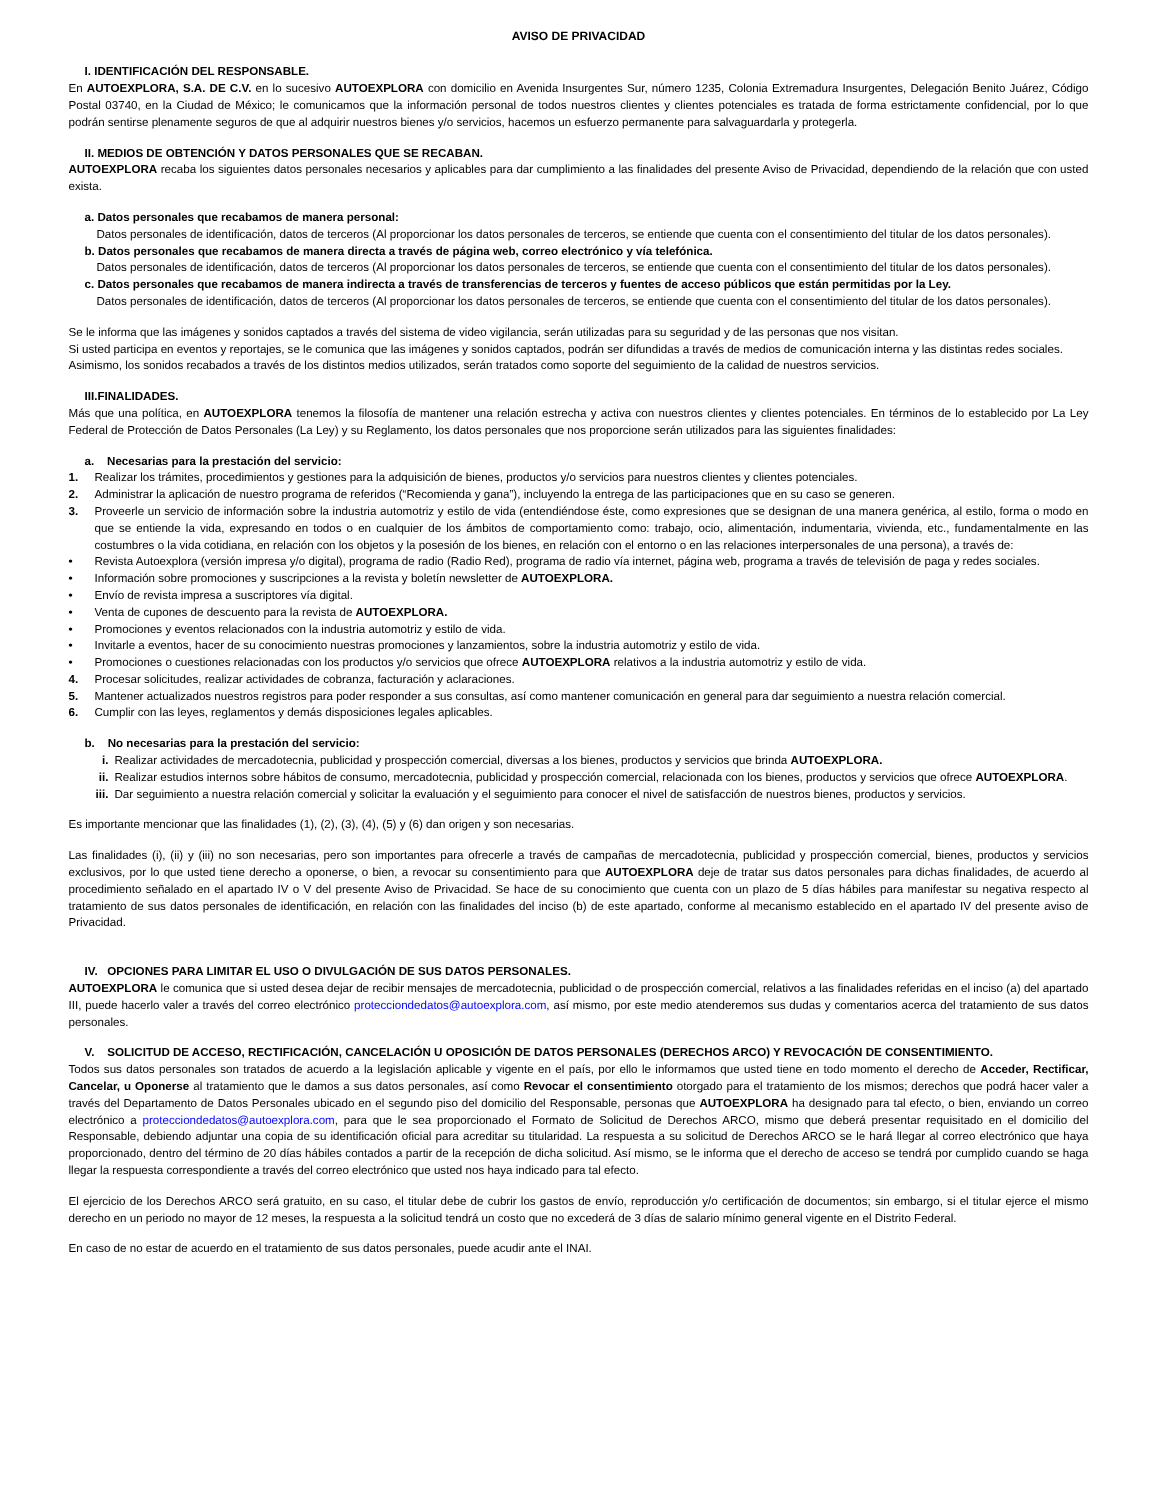AVISO DE PRIVACIDAD
I. IDENTIFICACIÓN DEL RESPONSABLE.
En AUTOEXPLORA, S.A. DE C.V. en lo sucesivo AUTOEXPLORA con domicilio en Avenida Insurgentes Sur, número 1235, Colonia Extremadura Insurgentes, Delegación Benito Juárez, Código Postal 03740, en la Ciudad de México; le comunicamos que la información personal de todos nuestros clientes y clientes potenciales es tratada de forma estrictamente confidencial, por lo que podrán sentirse plenamente seguros de que al adquirir nuestros bienes y/o servicios, hacemos un esfuerzo permanente para salvaguardarla y protegerla.
II. MEDIOS DE OBTENCIÓN Y DATOS PERSONALES QUE SE RECABAN.
AUTOEXPLORA recaba los siguientes datos personales necesarios y aplicables para dar cumplimiento a las finalidades del presente Aviso de Privacidad, dependiendo de la relación que con usted exista.
a. Datos personales que recabamos de manera personal:
Datos personales de identificación, datos de terceros (Al proporcionar los datos personales de terceros, se entiende que cuenta con el consentimiento del titular de los datos personales).
b. Datos personales que recabamos de manera directa a través de página web, correo electrónico y vía telefónica.
Datos personales de identificación, datos de terceros (Al proporcionar los datos personales de terceros, se entiende que cuenta con el consentimiento del titular de los datos personales).
c. Datos personales que recabamos de manera indirecta a través de transferencias de terceros y fuentes de acceso públicos que están permitidas por la Ley.
Datos personales de identificación, datos de terceros (Al proporcionar los datos personales de terceros, se entiende que cuenta con el consentimiento del titular de los datos personales).
Se le informa que las imágenes y sonidos captados a través del sistema de video vigilancia, serán utilizadas para su seguridad y de las personas que nos visitan.
Si usted participa en eventos y reportajes, se le comunica que las imágenes y sonidos captados, podrán ser difundidas a través de medios de comunicación interna y las distintas redes sociales.
Asimismo, los sonidos recabados a través de los distintos medios utilizados, serán tratados como soporte del seguimiento de la calidad de nuestros servicios.
III.FINALIDADES.
Más que una política, en AUTOEXPLORA tenemos la filosofía de mantener una relación estrecha y activa con nuestros clientes y clientes potenciales. En términos de lo establecido por La Ley Federal de Protección de Datos Personales (La Ley) y su Reglamento, los datos personales que nos proporcione serán utilizados para las siguientes finalidades:
a. Necesarias para la prestación del servicio:
1. Realizar los trámites, procedimientos y gestiones para la adquisición de bienes, productos y/o servicios para nuestros clientes y clientes potenciales.
2. Administrar la aplicación de nuestro programa de referidos (“Recomienda y gana”), incluyendo la entrega de las participaciones que en su caso se generen.
3. Proveerle un servicio de información sobre la industria automotriz y estilo de vida (entendiéndose éste, como expresiones que se designan de una manera genérica, al estilo, forma o modo en que se entiende la vida, expresando en todos o en cualquier de los ámbitos de comportamiento como: trabajo, ocio, alimentación, indumentaria, vivienda, etc., fundamentalmente en las costumbres o la vida cotidiana, en relación con los objetos y la posesión de los bienes, en relación con el entorno o en las relaciones interpersonales de una persona), a través de:
• Revista Autoexplora (versión impresa y/o digital), programa de radio (Radio Red), programa de radio vía internet, página web, programa a través de televisión de paga y redes sociales.
• Información sobre promociones y suscripciones a la revista y boletín newsletter de AUTOEXPLORA.
• Envío de revista impresa a suscriptores vía digital.
• Venta de cupones de descuento para la revista de AUTOEXPLORA.
• Promociones y eventos relacionados con la industria automotriz y estilo de vida.
• Invitarle a eventos, hacer de su conocimiento nuestras promociones y lanzamientos, sobre la industria automotriz y estilo de vida.
• Promociones o cuestiones relacionadas con los productos y/o servicios que ofrece AUTOEXPLORA relativos a la industria automotriz y estilo de vida.
4. Procesar solicitudes, realizar actividades de cobranza, facturación y aclaraciones.
5. Mantener actualizados nuestros registros para poder responder a sus consultas, así como mantener comunicación en general para dar seguimiento a nuestra relación comercial.
6. Cumplir con las leyes, reglamentos y demás disposiciones legales aplicables.
b. No necesarias para la prestación del servicio:
i. Realizar actividades de mercadotecnia, publicidad y prospección comercial, diversas a los bienes, productos y servicios que brinda AUTOEXPLORA.
ii. Realizar estudios internos sobre hábitos de consumo, mercadotecnia, publicidad y prospección comercial, relacionada con los bienes, productos y servicios que ofrece AUTOEXPLORA.
iii. Dar seguimiento a nuestra relación comercial y solicitar la evaluación y el seguimiento para conocer el nivel de satisfacción de nuestros bienes, productos y servicios.
Es importante mencionar que las finalidades (1), (2), (3), (4), (5) y (6) dan origen y son necesarias.
Las finalidades (i), (ii) y (iii) no son necesarias, pero son importantes para ofrecerle a través de campañas de mercadotecnia, publicidad y prospección comercial, bienes, productos y servicios exclusivos, por lo que usted tiene derecho a oponerse, o bien, a revocar su consentimiento para que AUTOEXPLORA deje de tratar sus datos personales para dichas finalidades, de acuerdo al procedimiento señalado en el apartado IV o V del presente Aviso de Privacidad. Se hace de su conocimiento que cuenta con un plazo de 5 días hábiles para manifestar su negativa respecto al tratamiento de sus datos personales de identificación, en relación con las finalidades del inciso (b) de este apartado, conforme al mecanismo establecido en el apartado IV del presente aviso de Privacidad.
IV. OPCIONES PARA LIMITAR EL USO O DIVULGACIÓN DE SUS DATOS PERSONALES.
AUTOEXPLORA le comunica que si usted desea dejar de recibir mensajes de mercadotecnia, publicidad o de prospección comercial, relativos a las finalidades referidas en el inciso (a) del apartado III, puede hacerlo valer a través del correo electrónico protecciondedatos@autoexplora.com, así mismo, por este medio atenderemos sus dudas y comentarios acerca del tratamiento de sus datos personales.
V. SOLICITUD DE ACCESO, RECTIFICACIÓN, CANCELACIÓN U OPOSICIÓN DE DATOS PERSONALES (DERECHOS ARCO) Y REVOCACIÓN DE CONSENTIMIENTO.
Todos sus datos personales son tratados de acuerdo a la legislación aplicable y vigente en el país, por ello le informamos que usted tiene en todo momento el derecho de Acceder, Rectificar, Cancelar, u Oponerse al tratamiento que le damos a sus datos personales, así como Revocar el consentimiento otorgado para el tratamiento de los mismos; derechos que podrá hacer valer a través del Departamento de Datos Personales ubicado en el segundo piso del domicilio del Responsable, personas que AUTOEXPLORA ha designado para tal efecto, o bien, enviando un correo electrónico a protecciondedatos@autoexplora.com, para que le sea proporcionado el Formato de Solicitud de Derechos ARCO, mismo que deberá presentar requisitado en el domicilio del Responsable, debiendo adjuntar una copia de su identificación oficial para acreditar su titularidad. La respuesta a su solicitud de Derechos ARCO se le hará llegar al correo electrónico que haya proporcionado, dentro del término de 20 días hábiles contados a partir de la recepción de dicha solicitud. Así mismo, se le informa que el derecho de acceso se tendrá por cumplido cuando se haga llegar la respuesta correspondiente a través del correo electrónico que usted nos haya indicado para tal efecto.
El ejercicio de los Derechos ARCO será gratuito, en su caso, el titular debe de cubrir los gastos de envío, reproducción y/o certificación de documentos; sin embargo, si el titular ejerce el mismo derecho en un periodo no mayor de 12 meses, la respuesta a la solicitud tendrá un costo que no excederá de 3 días de salario mínimo general vigente en el Distrito Federal.
En caso de no estar de acuerdo en el tratamiento de sus datos personales, puede acudir ante el INAI.